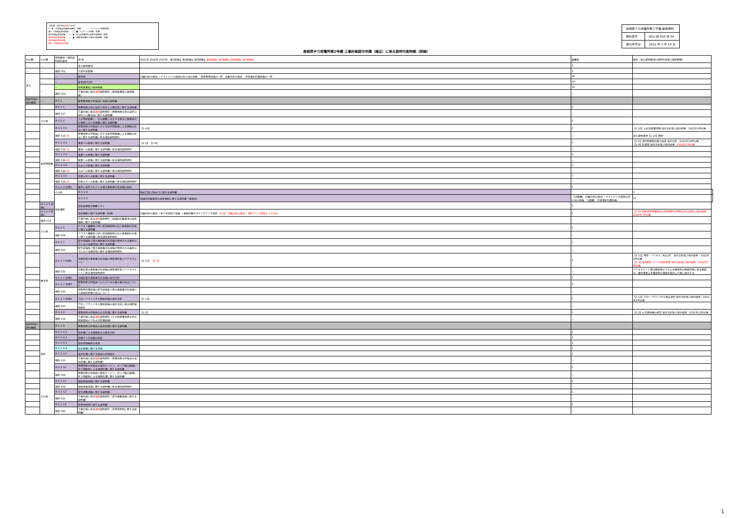【凡例】（改訂部は朱記で示す）
▽／▼：工認補正図書提出時期／実績　　- - - -：ヒアリング想定期間
第1，2回補正提出図書　　□／■：ヒアリング想定／実績
第3回補正提出図書　　◇／◆：主な説明事項の説明可能時期／実績
第4回補正提出図書　　○／●：補足説明資料の提出可能時期／実績
第5回補正提出図書
第6，7回補正提出図書
| 島根原子力発電所第２号機 審査資料 | |
| 資料番号 | NS2-他-003 改 04 |
| 提出年月日 | 2022 年 3 月 14 日 |
島根原子力発電所第2号機 工事計画認可申請（補正）に係る説明可能時期（詳細）
| 大分類 | 小分類 | 目録番号／補足説明資料番号 | 項 目 | 2021年 2022年 2023年 第1回補正 第2回補正 第3回補正 第4回補正 第5回補正 第6回補正 第7回補正 | 図書数 | 備考（主な説明事項の説明内容及び説明時期） | |
| --- | --- | --- | --- | --- | --- | --- | --- |
| － | － | － | 主な説明事項 | | 1 | | |
| － | － | 補足-001 | 工認作成要領 | | 1 | | |
| 本文 | － | － | 要目表 | 記載内容の追加 ・サイトバンカ施設以外の消火設備 ・常用電源設備の一部 記載内容の追加 ・外郭浸水防護設備の一部 | 96 | | |
| | － | － | 基本設計方針 | | 16 | | |
| | － | － | 適用基準及び適用規格 | | 16 | | |
| | | 補足-002 | 工事計画に係る 補足 説明資料（適用基準及び適用規格） | | － | | |
| 施設共通の添付書類 | － | Ⅵ-1-1 | 各発電用原子炉施設に共通の説明書 | | | | |
| | － | Ⅵ-1-1-1 | 発電用原子炉の設置の許可との整合性に関する説明書 | | 2 | | |
| | － | 補足-017 | 工事計画に係る 補足 説明資料（発電用原子炉の設置の許可との整合性に関する説明書） | | － | | |
| | その他 | Ⅵ-1-1-2 | 人が常時勤務し，又は頻繁に出入する原子力発電所内の場所における線量に関する説明書 | | 1 | | |
| | 自然現象等 | Ⅵ-1-1-3-1 | 発電用原子炉施設に対する自然現象等による損傷の防止に関する説明書 | 【1-10】 | 2 | 【1-10】土石流影響評価 設計方針及び設計結果：2022年1月以降 | |
| | | 補足-018- 01 | 発電用原子炉施設に対する自然現象等による損傷の防止に関する説明書に係る補足説明資料 | | － | 主な説明事項【1-10】関連 | |
| | | Ⅵ-1-1-3-2 | 津波への配慮に関する説明書 | 【1-5】 【1-9】 | 5 | 【1-5】漂流物衝突荷重の設定 設計方針：2021年12月以降 【1-9】防波壁 設計方針及び設計結果： 2022年7月以降 | |
| | | 補足-018- 02 | 津波への配慮に関する説明書に係る補足説明資料 | | － | | |
| | | Ⅵ-1-1-3-3 | 竜巻への配慮に関する説明書 | | 3 | | |
| | | 補足-018- 03 | 竜巻への配慮に関する説明書に係る補足説明資料 | | － | | |
| | | Ⅵ-1-1-3-4 | 火山への配慮に関する説明書 | | 3 | | |
| | | 補足-018- 04 | 火山への配慮に関する説明書に係る補足説明資料 | | － | | |
| | | Ⅵ-1-1-3-5 | 外部火災への配慮に関する説明書 | | 7 | | |
| | | 補足-018- 05 | 外部火災への配慮に関する説明書に係る補足説明資料 | | － | | |
| | | Ⅵ-1-1-3-別添1 | 屋外に設置されている重大事故等対処設備の抽出 | | 1 | | |
| | | その他 | Ⅵ-1-1-4 | 取水口及び放水口に関する説明書 | | 1 | |
| | | 設定根拠 | Ⅵ-1-1-5 | 設備別記載事項の設定根拠に関する説明書（各施設） | （56図書） 記載内容の追加 ・サイトバンカ施設以外の消火設備 （1図書） 外郭浸水防護設備 | 57 | |
| | Ⅵ-1-1-5-別添1 | | 技術基準要求機器リスト | | 1 | | |
| | Ⅵ-1-1-5-別添2 | | 設定根拠に関する説明書（別添） | 記載内容の追加 ・地下水位低下設備 ・格納容器ガスサンプリング装置 【3-4】 記載内容の追加 ・燃料プール監視カメラ(SA) | 1 | 【3-4】放射性物質吸着材の設置箇所の変更 設計方針及び設計結果：2022年7月以降 | |
| | 補足-019 | | 工事計画に係る 補足 説明資料（設備別記載事項の設定根拠に関する説明書） | | － | | |
| | その他 | Ⅵ-1-1-6 | クラス１機器及び炉心支持構造物の応力腐食割れ対策に関する説明書 | | 1 | | |
| | | 補足-008 | クラス１機器及び炉心支持構造物の応力腐食割れ対策に関する説明書に係る補足説明資料 | | － | | |
| | 健全性 | Ⅵ-1-1-7 | 安全設備及び重大事故等対処設備が使用される条件の下における健全性に関する説明書 | | 1 | | |
| | | 補足-020 | 安全設備及び重大事故等対処設備が使用される条件の下における健全性に関する補足説明資料 | | － | | |
| | | Ⅵ-1-1-7-別添1 | 可搬型重大事故等対処設備の保管場所及びアクセスルート | 【1-11】 【3-3】 | 1 | 【1-11】保管・アクセス（抑止杭） 設計方針及び設計結果：2022年2月以降 【3-3】第4保管エリアの形状変更 設計方針及び設計結果：2022年7月以降 | |
| | | 補足-020 | 可搬型重大事故等対処設備の保管場所及びアクセスルートに係る補足説明資料 | | － | アクセスルート周辺構造物のうち土木構造物の耐震評価に係る補説は，屋外重要土木構造物の補説を提出した後に提出する | |
| | | Ⅵ-1-1-7-別添2 | 可搬型重大事故等対処設備の設計方針 | | 1 | | |
| | | Ⅵ-1-1-7-別添3 | 発電用原子炉施設への人の不法な侵入等の防止について | | 1 | | |
| | | 補足-020 | 核物質防護設備の安全設備及び重大事故等対処設備への波及的影響の防止について | | － | | |
| | | Ⅵ-1-1-7-別添4 | ブローアウトパネル関連設備の設計方針 | 【1-12】 | 1 | 【1-12】ブローアウトパネル閉止装置 設計方針及び設計結果：2022年1月以降 | |
| | | 補足-020 | ブローアウトパネル関連設備の設計方針に係る補足説明資料 | | － | | |
| | | Ⅵ-1-1-8 | 発電用原子炉施設の火災防護に関する説明書 | 【2-2】 | 1 | 【2-2】火災感知器の配置 設計方針及び設計結果：2021年12月以降 | |
| | | 補足-014 | 工事計画に係る 補足 説明資料（その他発電用原子炉の附属施設のうち火災防護設備） | | － | | |
| 施設共通の添付書類 | | Ⅵ-1-1-9 | 発電用原子炉施設の溢水防護に関する説明書 | | | | |
| | 溢水 | Ⅵ-1-1-9-1 | 溢水等による損傷防止の基本方針 | | 1 | | |
| | | Ⅵ-1-1-9-2 | 防護すべき設備の設定 | | 1 | | |
| | | Ⅵ-1-1-9-3 | 溢水評価条件の設定 | | 1 | | |
| | | Ⅵ-1-1-9-4 | 溢水影響に関する評価 | | 1 | | |
| | | Ⅵ-1-1-9-5 | 溢水防護に関する施設の詳細設計 | | 1 | | |
| | | 補足-015 | 工事計画に係る 補足 説明資料（発電用原子炉施設の溢水防護に関する説明書） | | － | | |
| | | Ⅵ-1-1-10 | 発電用原子炉施設の蒸気タービン，ポンプ等の損壊に伴う飛散物による損傷防護に関する説明書 | | 1 | | |
| | | 補足-008 | 発電用原子炉施設の蒸気タービン，ポンプ等の損壊に伴う飛散物による損傷防護に関する説明書 | | － | | |
| | その他 | Ⅵ-1-1-11 | 通信連絡設備に関する説明書 | | 1 | | |
| | | 補足-009 | 通信連絡設備に関する説明書に係る補足説明資料 | | － | | |
| | | Ⅵ-1-1-12 | 安全避難通路に関する説明書 | | 1 | | |
| | | 補足-021 | 工事計画に係る 補足 説明資料（安全避難通路に関する説明書） | | － | | |
| | | Ⅵ-1-1-13 | 非常用照明に関する説明書 | | 1 | | |
| | | 補足-022 | 工事計画に係る 補足 説明資料（非常用照明に関する説明書） | | － | | |
1